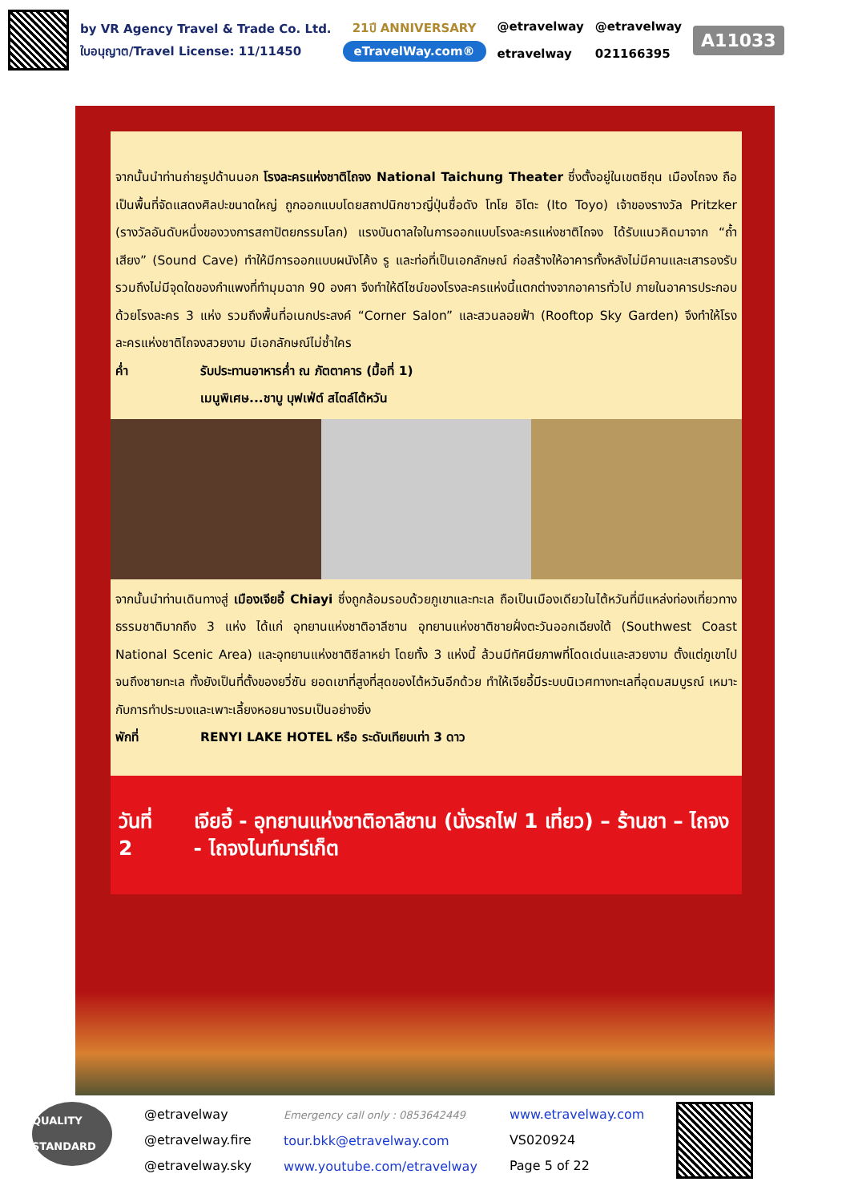by VR Agency Travel & Trade Co. Ltd.
ใบอนุญาต/Travel License: 11/11450
21ปี ANNIVERSARY
eTravelWay.com®
@etravelway
etravelway
@etravelway
021166395
A11033
จากนั้นนำท่านถ่ายรูปด้านนอก โรงละครแห่งชาติไถจง National Taichung Theater ซึ่งตั้งอยู่ในเขตซีถุน เมืองไถจง ถือเป็นพื้นที่จัดแสดงศิลปะขนาดใหญ่ ถูกออกแบบโดยสถาปนิกชาวญี่ปุ่นชื่อดัง โทโย อิโตะ (Ito Toyo) เจ้าของรางวัล Pritzker (รางวัลอันดับหนึ่งของวงการสถาปัตยกรรมโลก) แรงบันดาลใจในการออกแบบโรงละครแห่งชาติไถจง ได้รับแนวคิดมาจาก “ถ้ำเสียง” (Sound Cave) ทำให้มีการออกแบบผนังโค้ง รู และท่อที่เป็นเอกลักษณ์ ก่อสร้างให้อาคารทั้งหลังไม่มีคานและเสารองรับ รวมถึงไม่มีจุดใดของกำแพงที่ทำมุมฉาก 90 องศา จึงทำให้ดีไซน์ของโรงละครแห่งนี้แตกต่างจากอาคารทั่วไป ภายในอาคารประกอบด้วยโรงละคร 3 แห่ง รวมถึงพื้นที่อเนกประสงค์ “Corner Salon” และสวนลอยฟ้า (Rooftop Sky Garden) จึงทำให้โรงละครแห่งชาติไถจงสวยงาม มีเอกลักษณ์ไม่ซ้ำใคร
ค่ำ รับประทานอาหารค่ำ ณ ภัตตาคาร (มื้อที่ 1)
เมนูพิเศษ...ชาบู บุฟเฟ่ต์ สไตล์ไต้หวัน
จากนั้นนำท่านเดินทางสู่ เมืองเจียอี้ Chiayi ซึ่งถูกล้อมรอบด้วยภูเขาและทะเล ถือเป็นเมืองเดียวในไต้หวันที่มีแหล่งท่องเที่ยวทางธรรมชาติมากถึง 3 แห่ง ได้แก่ อุทยานแห่งชาติอาลีซาน อุทยานแห่งชาติชายฝั่งตะวันออกเฉียงใต้ (Southwest Coast National Scenic Area) และอุทยานแห่งชาติซีลาหย่า โดยทั้ง 3 แห่งนี้ ล้วนมีทัศนียภาพที่โดดเด่นและสวยงาม ตั้งแต่ภูเขาไปจนถึงชายทะเล ทั้งยังเป็นที่ตั้งของยวี่ซัน ยอดเขาที่สูงที่สุดของไต้หวันอีกด้วย ทำให้เจียอี้มีระบบนิเวศทางทะเลที่อุดมสมบูรณ์ เหมาะกับการทำประมงและเพาะเลี้ยงหอยนางรมเป็นอย่างยิ่ง
พักที่ RENYI LAKE HOTEL หรือ ระดับเทียบเท่า 3 ดาว
วันที่ 2 เจียอี้ - อุทยานแห่งชาติอาลีซาน (นั่งรถไฟ 1 เที่ยว) – ร้านชา – ไถจง - ไถจงไนท์มาร์เก็ต
QUALITY STANDARD
@etravelway
@etravelway.fire
@etravelway.sky
Emergency call only : 0853642449
tour.bkk@etravelway.com
www.youtube.com/etravelway
www.etravelway.com
VS020924
Page 5 of 22